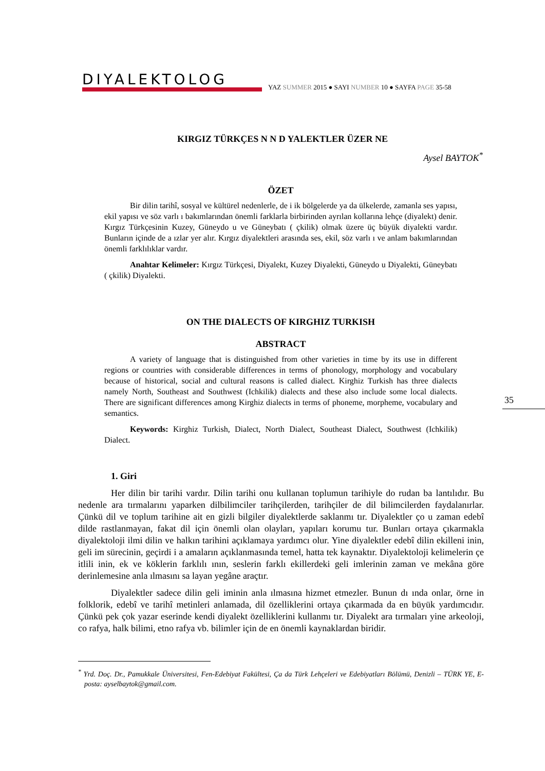DIYALEKTOLOG
YAZ SUMMER 2015 ● SAYI NUMBER 10 ● SAYFA PAGE 35-58
KIRGIZ TÜRKÇES N N D YALEKTLER ÜZER NE
Aysel BAYTOK<sup>*</sup>
ÖZET
Bir dilin tarihî, sosyal ve kültürel nedenlerle, de i ik bölgelerde ya da ülkelerde, zamanla ses yapısı, ekil yapısı ve söz varlı ı bakımlarından önemli farklarla birbirinden ayrılan kollarına lehçe (diyalekt) denir. Kırgız Türkçesinin Kuzey, Güneydo u ve Güneybatı ( çkilik) olmak üzere üç büyük diyalekti vardır. Bunların içinde de a ızlar yer alır. Kırgız diyalektleri arasında ses, ekil, söz varlı ı ve anlam bakımlarından önemli farklılıklar vardır.
Anahtar Kelimeler: Kırgız Türkçesi, Diyalekt, Kuzey Diyalekti, Güneydo u Diyalekti, Güneybatı ( çkilik) Diyalekti.
ON THE DIALECTS OF KIRGHIZ TURKISH
ABSTRACT
A variety of language that is distinguished from other varieties in time by its use in different regions or countries with considerable differences in terms of phonology, morphology and vocabulary because of historical, social and cultural reasons is called dialect. Kirghiz Turkish has three dialects namely North, Southeast and Southwest (Ichkilik) dialects and these also include some local dialects. There are significant differences among Kirghiz dialects in terms of phoneme, morpheme, vocabulary and semantics.
Keywords: Kirghiz Turkish, Dialect, North Dialect, Southeast Dialect, Southwest (Ichkilik) Dialect.
35
1. Giri
Her dilin bir tarihi vardır. Dilin tarihi onu kullanan toplumun tarihiyle do rudan ba lantılıdır. Bu nedenle ara tırmalarını yaparken dilbilimciler tarihçilerden, tarihçiler de dil bilimcilerden faydalanırlar. Çünkü dil ve toplum tarihine ait en gizli bilgiler diyalektlerde saklanmı tır. Diyalektler ço u zaman edebî dilde rastlanmayan, fakat dil için önemli olan olayları, yapıları korumu tur. Bunları ortaya çıkarmakla diyalektoloji ilmi dilin ve halkın tarihini açıklamaya yardımcı olur. Yine diyalektler edebî dilin ekilleni inin, geli im sürecinin, geçirdi i a amaların açıklanmasında temel, hatta tek kaynaktır. Diyalektoloji kelimelerin çe itlili inin, ek ve köklerin farklılı ının, seslerin farklı ekillerdeki geli imlerinin zaman ve mekâna göre derinlemesine anla ılmasını sa layan yegâne araçtır.
Diyalektler sadece dilin geli iminin anla ılmasına hizmet etmezler. Bunun dı ında onlar, örne in folklorik, edebî ve tarihî metinleri anlamada, dil özelliklerini ortaya çıkarmada da en büyük yardımcıdır. Çünkü pek çok yazar eserinde kendi diyalekt özelliklerini kullanmı tır. Diyalekt ara tırmaları yine arkeoloji, co rafya, halk bilimi, etno rafya vb. bilimler için de en önemli kaynaklardan biridir.
<sup>*</sup> Yrd. Doç. Dr., Pamukkale Üniversitesi, Fen-Edebiyat Fakültesi, Ça da Türk Lehçeleri ve Edebiyatları Bölümü, Denizli – TÜRK YE, E-posta: ayselbaytok@gmail.com.